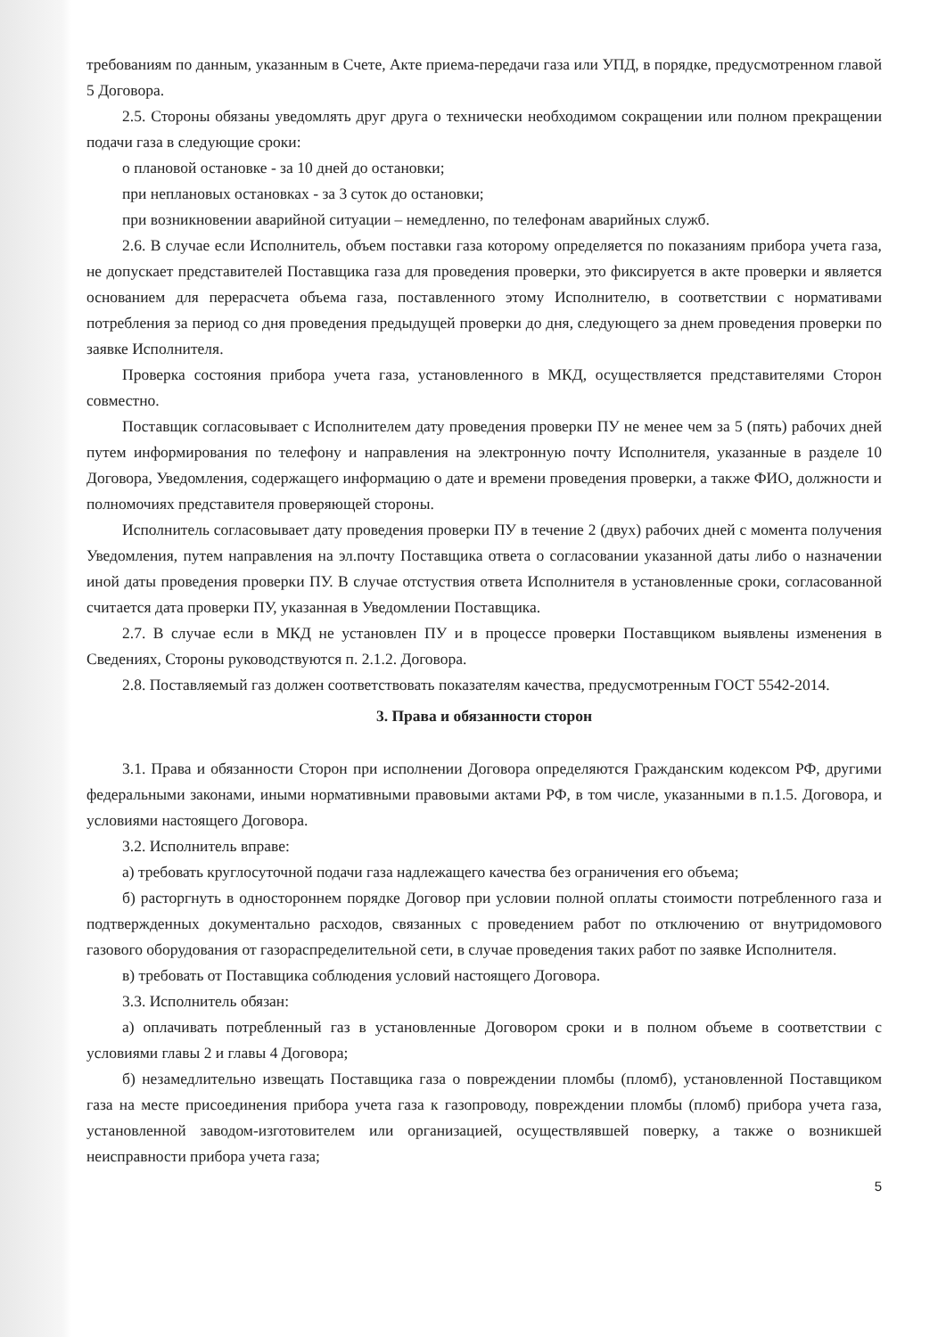требованиям по данным, указанным в Счете, Акте приема-передачи газа или УПД, в порядке, предусмотренном главой 5 Договора.
2.5. Стороны обязаны уведомлять друг друга о технически необходимом сокращении или полном прекращении подачи газа в следующие сроки:
о плановой остановке - за 10 дней до остановки;
при неплановых остановках - за 3 суток до остановки;
при возникновении аварийной ситуации – немедленно, по телефонам аварийных служб.
2.6. В случае если Исполнитель, объем поставки газа которому определяется по показаниям прибора учета газа, не допускает представителей Поставщика газа для проведения проверки, это фиксируется в акте проверки и является основанием для перерасчета объема газа, поставленного этому Исполнителю, в соответствии с нормативами потребления за период со дня проведения предыдущей проверки до дня, следующего за днем проведения проверки по заявке Исполнителя.
Проверка состояния прибора учета газа, установленного в МКД, осуществляется представителями Сторон совместно.
Поставщик согласовывает с Исполнителем дату проведения проверки ПУ не менее чем за 5 (пять) рабочих дней путем информирования по телефону и направления на электронную почту Исполнителя, указанные в разделе 10 Договора, Уведомления, содержащего информацию о дате и времени проведения проверки, а также ФИО, должности и полномочиях представителя проверяющей стороны.
Исполнитель согласовывает дату проведения проверки ПУ в течение 2 (двух) рабочих дней с момента получения Уведомления, путем направления на эл.почту Поставщика ответа о согласовании указанной даты либо о назначении иной даты проведения проверки ПУ. В случае отстуствия ответа Исполнителя в установленные сроки, согласованной считается дата проверки ПУ, указанная в Уведомлении Поставщика.
2.7. В случае если в МКД не установлен ПУ и в процессе проверки Поставщиком выявлены изменения в Сведениях, Стороны руководствуются п. 2.1.2. Договора.
2.8. Поставляемый газ должен соответствовать показателям качества, предусмотренным ГОСТ 5542-2014.
3. Права и обязанности сторон
3.1. Права и обязанности Сторон при исполнении Договора определяются Гражданским кодексом РФ, другими федеральными законами, иными нормативными правовыми актами РФ, в том числе, указанными в п.1.5. Договора, и условиями настоящего Договора.
3.2. Исполнитель вправе:
а) требовать круглосуточной подачи газа надлежащего качества без ограничения его объема;
б) расторгнуть в одностороннем порядке Договор при условии полной оплаты стоимости потребленного газа и подтвержденных документально расходов, связанных с проведением работ по отключению от внутридомового газового оборудования от газораспределительной сети, в случае проведения таких работ по заявке Исполнителя.
в) требовать от Поставщика соблюдения условий настоящего Договора.
3.3. Исполнитель обязан:
а) оплачивать потребленный газ в установленные Договором сроки и в полном объеме в соответствии с условиями главы 2 и главы 4 Договора;
б) незамедлительно извещать Поставщика газа о повреждении пломбы (пломб), установленной Поставщиком газа на месте присоединения прибора учета газа к газопроводу, повреждении пломбы (пломб) прибора учета газа, установленной заводом-изготовителем или организацией, осуществлявшей поверку, а также о возникшей неисправности прибора учета газа;
5